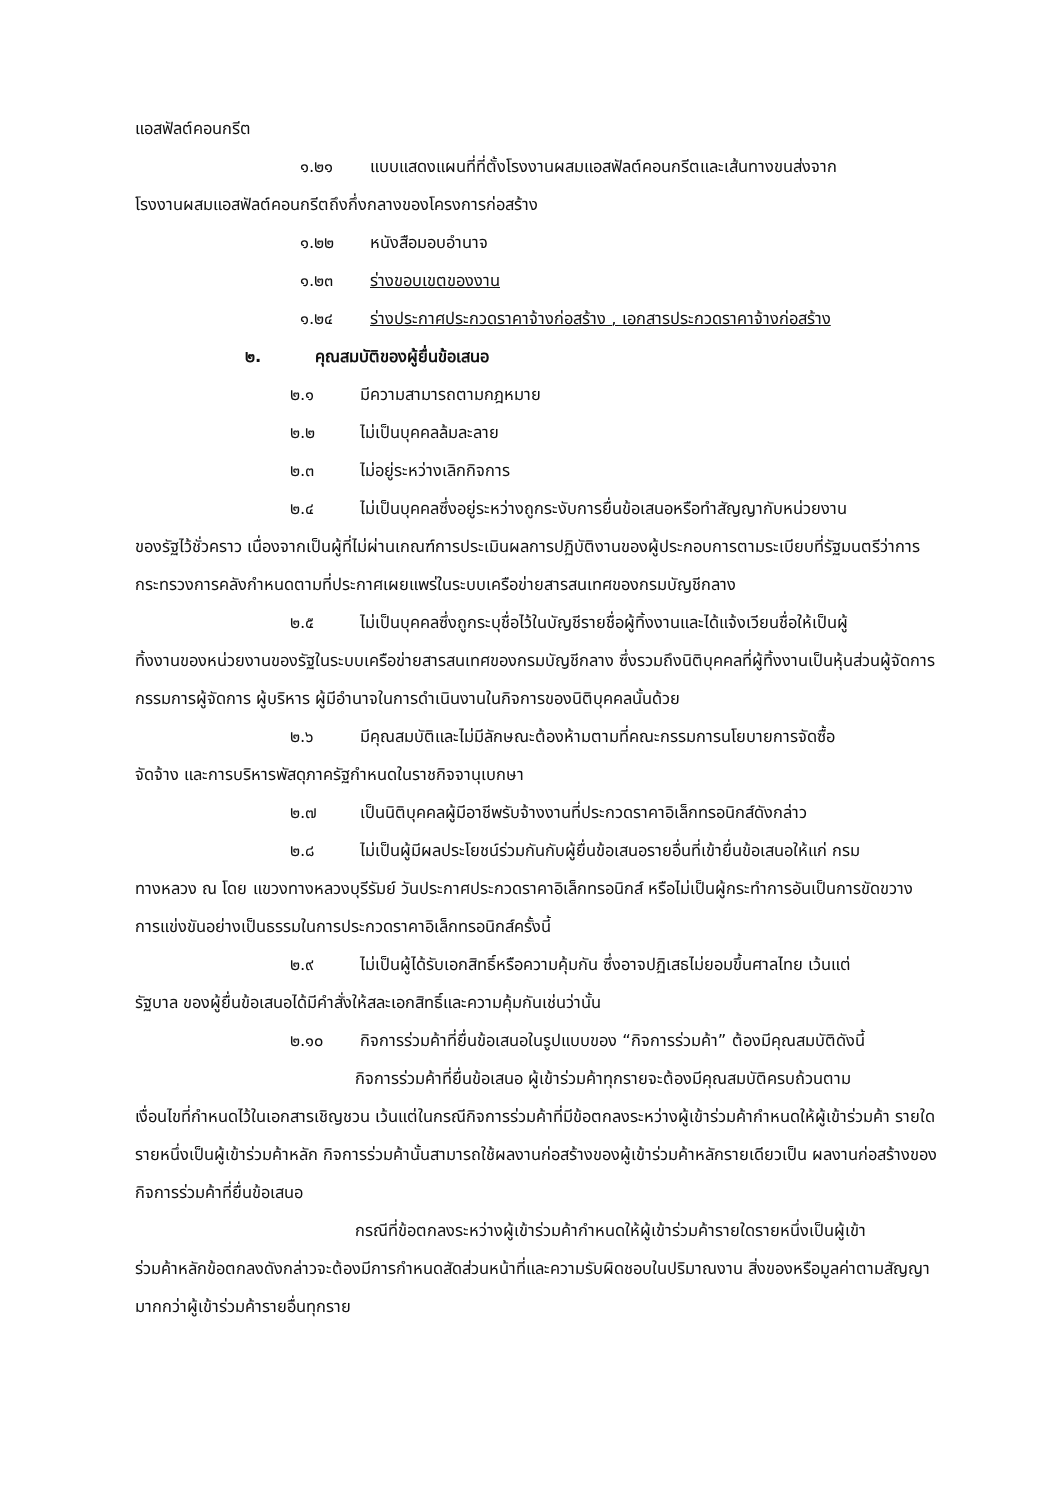แอสฟัลต์คอนกรีต
๑.๒๑ แบบแสดงแผนที่ที่ตั้งโรงงานผสมแอสฟัลต์คอนกรีตและเส้นทางขนส่งจาก
โรงงานผสมแอสฟัลต์คอนกรีตถึงกึ่งกลางของโครงการก่อสร้าง
๑.๒๒ หนังสือมอบอำนาจ
๑.๒๓ ร่างขอบเขตของงาน
๑.๒๔ ร่างประกาศประกวดราคาจ้างก่อสร้าง , เอกสารประกวดราคาจ้างก่อสร้าง
๒. คุณสมบัติของผู้ยื่นข้อเสนอ
๒.๑ มีความสามารถตามกฎหมาย
๒.๒ ไม่เป็นบุคคลล้มละลาย
๒.๓ ไม่อยู่ระหว่างเลิกกิจการ
๒.๔ ไม่เป็นบุคคลซึ่งอยู่ระหว่างถูกระงับการยื่นข้อเสนอหรือทำสัญญากับหน่วยงาน
ของรัฐไว้ชั่วคราว เนื่องจากเป็นผู้ที่ไม่ผ่านเกณฑ์การประเมินผลการปฏิบัติงานของผู้ประกอบการตามระเบียบที่รัฐมนตรีว่าการกระทรวงการคลังกำหนดตามที่ประกาศเผยแพร่ในระบบเครือข่ายสารสนเทศของกรมบัญชีกลาง
๒.๕ ไม่เป็นบุคคลซึ่งถูกระบุชื่อไว้ในบัญชีรายชื่อผู้ทิ้งงานและได้แจ้งเวียนชื่อให้เป็นผู้
ทิ้งงานของหน่วยงานของรัฐในระบบเครือข่ายสารสนเทศของกรมบัญชีกลาง ซึ่งรวมถึงนิติบุคคลที่ผู้ทิ้งงานเป็นหุ้นส่วนผู้จัดการ กรรมการผู้จัดการ ผู้บริหาร ผู้มีอำนาจในการดำเนินงานในกิจการของนิติบุคคลนั้นด้วย
๒.๖ มีคุณสมบัติและไม่มีลักษณะต้องห้ามตามที่คณะกรรมการนโยบายการจัดซื้อ
จัดจ้าง และการบริหารพัสดุภาครัฐกำหนดในราชกิจจานุเบกษา
๒.๗ เป็นนิติบุคคลผู้มีอาชีพรับจ้างงานที่ประกวดราคาอิเล็กทรอนิกส์ดังกล่าว
๒.๘ ไม่เป็นผู้มีผลประโยชน์ร่วมกันกับผู้ยื่นข้อเสนอรายอื่นที่เข้ายื่นข้อเสนอให้แก่ กรม
ทางหลวง ณ โดย แขวงทางหลวงบุรีรัมย์ วันประกาศประกวดราคาอิเล็กทรอนิกส์ หรือไม่เป็นผู้กระทำการอันเป็นการขัดขวาง การแข่งขันอย่างเป็นธรรมในการประกวดราคาอิเล็กทรอนิกส์ครั้งนี้
๒.๙ ไม่เป็นผู้ได้รับเอกสิทธิ์หรือความคุ้มกัน ซึ่งอาจปฏิเสธไม่ยอมขึ้นศาลไทย เว้นแต่
รัฐบาล ของผู้ยื่นข้อเสนอได้มีคำสั่งให้สละเอกสิทธิ์และความคุ้มกันเช่นว่านั้น
๒.๑๐ กิจการร่วมค้าที่ยื่นข้อเสนอในรูปแบบของ “กิจการร่วมค้า” ต้องมีคุณสมบัติดังนี้
กิจการร่วมค้าที่ยื่นข้อเสนอ ผู้เข้าร่วมค้าทุกรายจะต้องมีคุณสมบัติครบถ้วนตาม
เงื่อนไขที่กำหนดไว้ในเอกสารเชิญชวน เว้นแต่ในกรณีกิจการร่วมค้าที่มีข้อตกลงระหว่างผู้เข้าร่วมค้ากำหนดให้ผู้เข้าร่วมค้า รายใดรายหนึ่งเป็นผู้เข้าร่วมค้าหลัก กิจการร่วมค้านั้นสามารถใช้ผลงานก่อสร้างของผู้เข้าร่วมค้าหลักรายเดียวเป็น ผลงานก่อสร้างของกิจการร่วมค้าที่ยื่นข้อเสนอ
กรณีที่ข้อตกลงระหว่างผู้เข้าร่วมค้ากำหนดให้ผู้เข้าร่วมค้ารายใดรายหนึ่งเป็นผู้เข้า
ร่วมค้าหลักข้อตกลงดังกล่าวจะต้องมีการกำหนดสัดส่วนหน้าที่และความรับผิดชอบในปริมาณงาน สิ่งของหรือมูลค่าตามสัญญา มากกว่าผู้เข้าร่วมค้ารายอื่นทุกราย